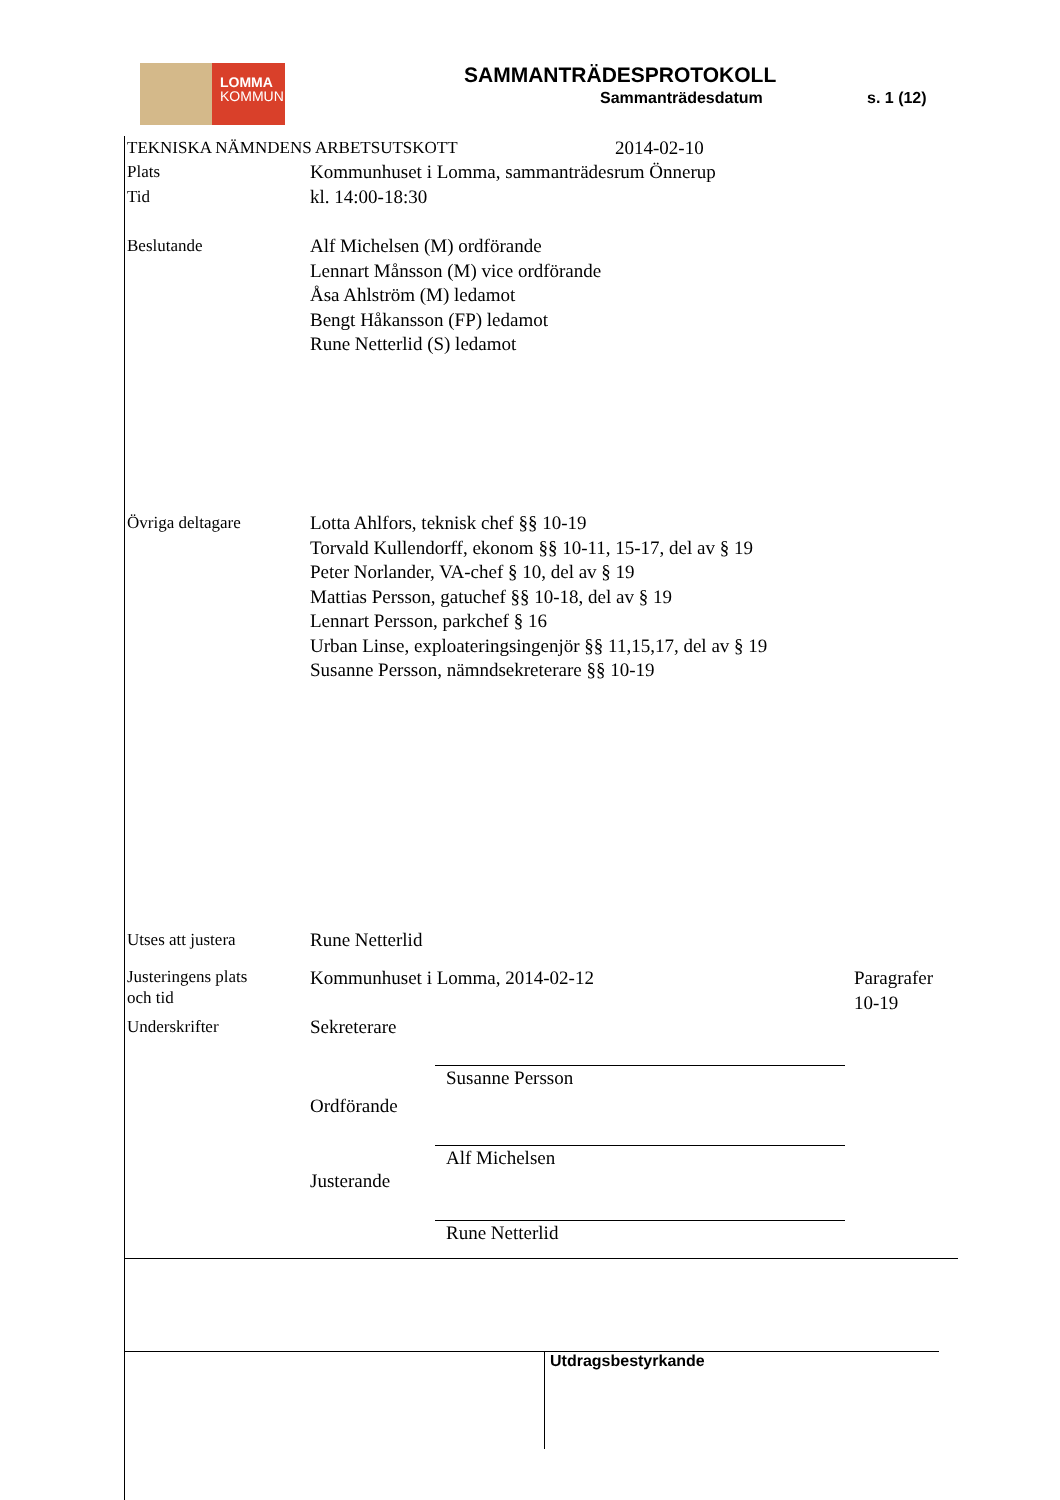LOMMA
KOMMUN
SAMMANTRÄDESPROTOKOLL
Sammanträdesdatum s. 1 (12)
TEKNISKA NÄMNDENS ARBETSUTSKOTT 2014-02-10
Plats
Tid
Kommunhuset i Lomma, sammanträdesrum Önnerup
kl. 14:00-18:30
Beslutande Alf Michelsen (M) ordförande
Lennart Månsson (M) vice ordförande
Åsa Ahlström (M) ledamot
Bengt Håkansson (FP) ledamot
Rune Netterlid (S) ledamot
Övriga deltagare Lotta Ahlfors, teknisk chef §§ 10-19
Torvald Kullendorff, ekonom §§ 10-11, 15-17, del av § 19
Peter Norlander, VA-chef § 10, del av § 19
Mattias Persson, gatuchef §§ 10-18, del av § 19
Lennart Persson, parkchef § 16
Urban Linse, exploateringsingenjör §§ 11,15,17, del av § 19
Susanne Persson, nämndsekreterare §§ 10-19
Utses att justera Rune Netterlid
Justeringens plats
och tid
Kommunhuset i Lomma, 2014-02-12 Paragrafer
10-19
Underskrifter Sekreterare
Susanne Persson
Ordförande
Alf Michelsen
Justerande
Rune Netterlid
Utdragsbestyrkande